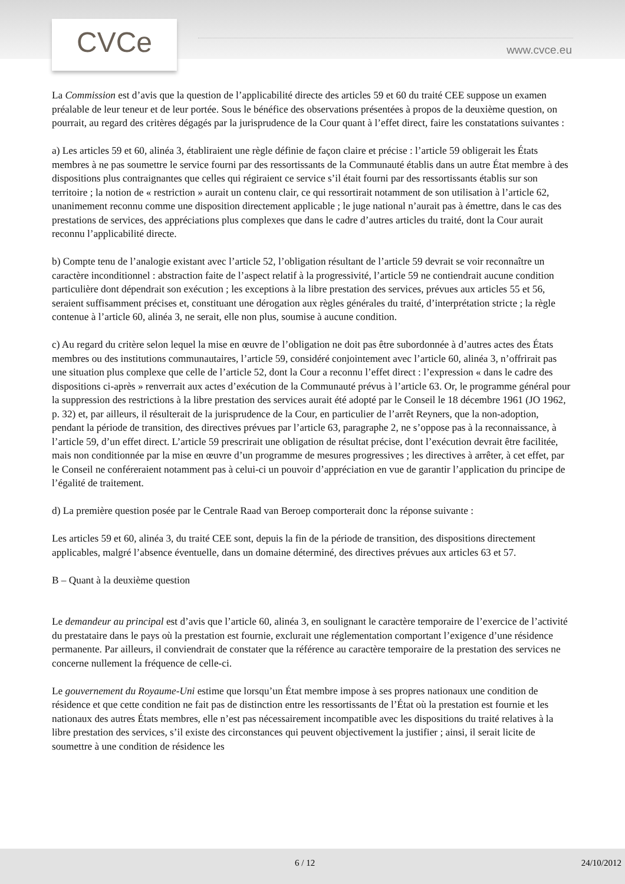CVCe www.cvce.eu
La Commission est d’avis que la question de l’applicabilité directe des articles 59 et 60 du traité CEE suppose un examen préalable de leur teneur et de leur portée. Sous le bénéfice des observations présentées à propos de la deuxième question, on pourrait, au regard des critères dégagés par la jurisprudence de la Cour quant à l’effet direct, faire les constatations suivantes :
a) Les articles 59 et 60, alinéa 3, établiraient une règle définie de façon claire et précise : l’article 59 obligerait les États membres à ne pas soumettre le service fourni par des ressortissants de la Communauté établis dans un autre État membre à des dispositions plus contraignantes que celles qui régiraient ce service s’il était fourni par des ressortissants établis sur son territoire ; la notion de « restriction » aurait un contenu clair, ce qui ressortirait notamment de son utilisation à l’article 62, unanimement reconnu comme une disposition directement applicable ; le juge national n’aurait pas à émettre, dans le cas des prestations de services, des appréciations plus complexes que dans le cadre d’autres articles du traité, dont la Cour aurait reconnu l’applicabilité directe.
b) Compte tenu de l’analogie existant avec l’article 52, l’obligation résultant de l’article 59 devrait se voir reconnaître un caractère inconditionnel : abstraction faite de l’aspect relatif à la progressivité, l’article 59 ne contiendrait aucune condition particulière dont dépendrait son exécution ; les exceptions à la libre prestation des services, prévues aux articles 55 et 56, seraient suffisamment précises et, constituant une dérogation aux règles générales du traité, d’interprétation stricte ; la règle contenue à l’article 60, alinéa 3, ne serait, elle non plus, soumise à aucune condition.
c) Au regard du critère selon lequel la mise en œuvre de l’obligation ne doit pas être subordonnée à d’autres actes des États membres ou des institutions communautaires, l’article 59, considéré conjointement avec l’article 60, alinéa 3, n’offrirait pas une situation plus complexe que celle de l’article 52, dont la Cour a reconnu l’effet direct : l’expression « dans le cadre des dispositions ci-après » renverrait aux actes d’exécution de la Communauté prévus à l’article 63. Or, le programme général pour la suppression des restrictions à la libre prestation des services aurait été adopté par le Conseil le 18 décembre 1961 (JO 1962, p. 32) et, par ailleurs, il résulterait de la jurisprudence de la Cour, en particulier de l’arrêt Reyners, que la non-adoption, pendant la période de transition, des directives prévues par l’article 63, paragraphe 2, ne s’oppose pas à la reconnaissance, à l’article 59, d’un effet direct. L’article 59 prescrirait une obligation de résultat précise, dont l’exécution devrait être facilitée, mais non conditionnée par la mise en œuvre d’un programme de mesures progressives ; les directives à arrêter, à cet effet, par le Conseil ne conféreraient notamment pas à celui-ci un pouvoir d’appréciation en vue de garantir l’application du principe de l’égalité de traitement.
d) La première question posée par le Centrale Raad van Beroep comporterait donc la réponse suivante :
Les articles 59 et 60, alinéa 3, du traité CEE sont, depuis la fin de la période de transition, des dispositions directement applicables, malgré l’absence éventuelle, dans un domaine déterminé, des directives prévues aux articles 63 et 57.
B – Quant à la deuxième question
Le demandeur au principal est d’avis que l’article 60, alinéa 3, en soulignant le caractère temporaire de l’exercice de l’activité du prestataire dans le pays où la prestation est fournie, exclurait une réglementation comportant l’exigence d’une résidence permanente. Par ailleurs, il conviendrait de constater que la référence au caractère temporaire de la prestation des services ne concerne nullement la fréquence de celle-ci.
Le gouvernement du Royaume-Uni estime que lorsqu’un État membre impose à ses propres nationaux une condition de résidence et que cette condition ne fait pas de distinction entre les ressortissants de l’État où la prestation est fournie et les nationaux des autres États membres, elle n’est pas nécessairement incompatible avec les dispositions du traité relatives à la libre prestation des services, s’il existe des circonstances qui peuvent objectivement la justifier ; ainsi, il serait licite de soumettre à une condition de résidence les
6 / 12 24/10/2012